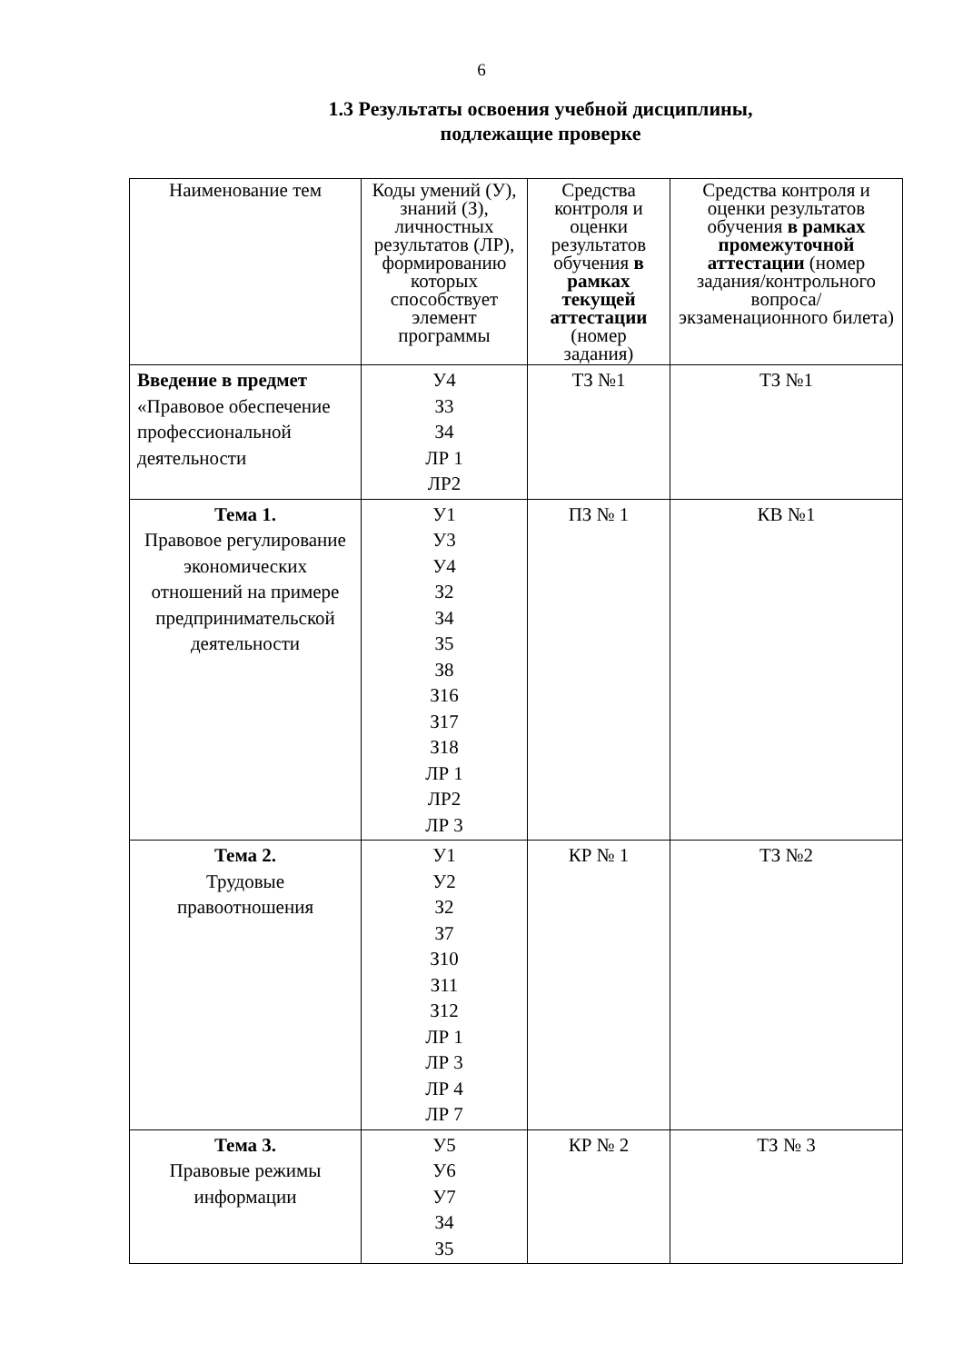6
1.3 Результаты освоения учебной дисциплины,
подлежащие проверке
| Наименование тем | Коды умений (У), знаний (З), личностных результатов (ЛР), формированию которых способствует элемент программы | Средства контроля и оценки результатов обучения в рамках текущей аттестации (номер задания) | Средства контроля и оценки результатов обучения в рамках промежуточной аттестации (номер задания/контрольного вопроса/ экзаменационного билета) |
| --- | --- | --- | --- |
| Введение в предмет «Правовое обеспечение профессиональной деятельности | У4 З3 З4 ЛР 1 ЛР2 | ТЗ №1 | ТЗ №1 |
| Тема 1. Правовое регулирование экономических отношений на примере предпринимательской деятельности | У1 У3 У4 З2 З4 З5 З8 З16 З17 З18 ЛР 1 ЛР2 ЛР 3 | ПЗ № 1 | КВ №1 |
| Тема 2. Трудовые правоотношения | У1 У2 З2 З7 З10 З11 З12 ЛР 1 ЛР 3 ЛР 4 ЛР 7 | КР № 1 | ТЗ №2 |
| Тема 3. Правовые режимы информации | У5 У6 У7 З4 З5 | КР № 2 | ТЗ № 3 |